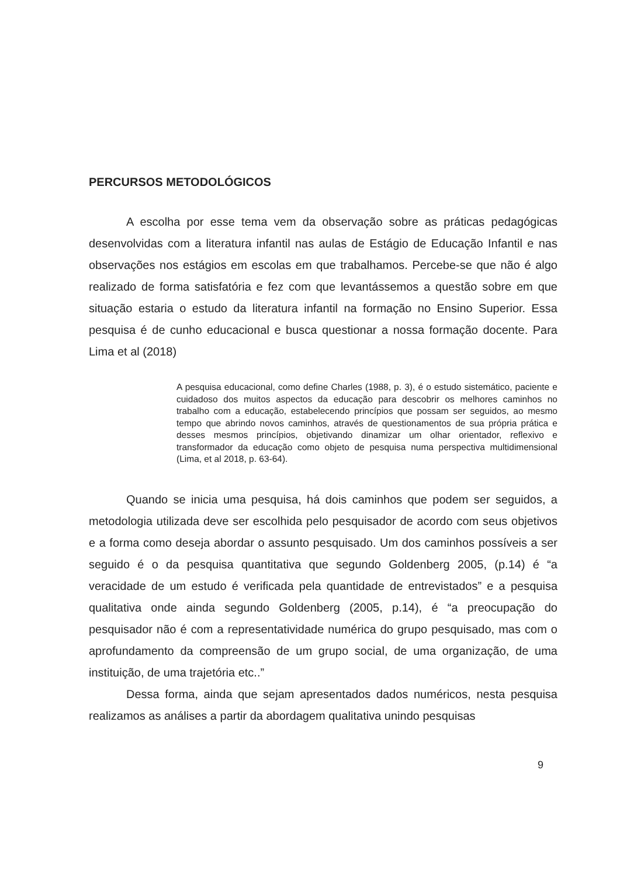PERCURSOS METODOLÓGICOS
A escolha por esse tema vem da observação sobre as práticas pedagógicas desenvolvidas com a literatura infantil nas aulas de Estágio de Educação Infantil e nas observações nos estágios em escolas em que trabalhamos. Percebe-se que não é algo realizado de forma satisfatória e fez com que levantássemos a questão sobre em que situação estaria o estudo da literatura infantil na formação no Ensino Superior. Essa pesquisa é de cunho educacional e busca questionar a nossa formação docente. Para Lima et al (2018)
A pesquisa educacional, como define Charles (1988, p. 3), é o estudo sistemático, paciente e cuidadoso dos muitos aspectos da educação para descobrir os melhores caminhos no trabalho com a educação, estabelecendo princípios que possam ser seguidos, ao mesmo tempo que abrindo novos caminhos, através de questionamentos de sua própria prática e desses mesmos princípios, objetivando dinamizar um olhar orientador, reflexivo e transformador da educação como objeto de pesquisa numa perspectiva multidimensional (Lima, et al 2018, p. 63-64).
Quando se inicia uma pesquisa, há dois caminhos que podem ser seguidos, a metodologia utilizada deve ser escolhida pelo pesquisador de acordo com seus objetivos e a forma como deseja abordar o assunto pesquisado. Um dos caminhos possíveis a ser seguido é o da pesquisa quantitativa que segundo Goldenberg 2005, (p.14) é “a veracidade de um estudo é verificada pela quantidade de entrevistados” e a pesquisa qualitativa onde ainda segundo Goldenberg (2005, p.14), é “a preocupação do pesquisador não é com a representatividade numérica do grupo pesquisado, mas com o aprofundamento da compreensão de um grupo social, de uma organização, de uma instituição, de uma trajetória etc..”
Dessa forma, ainda que sejam apresentados dados numéricos, nesta pesquisa realizamos as análises a partir da abordagem qualitativa unindo pesquisas
9